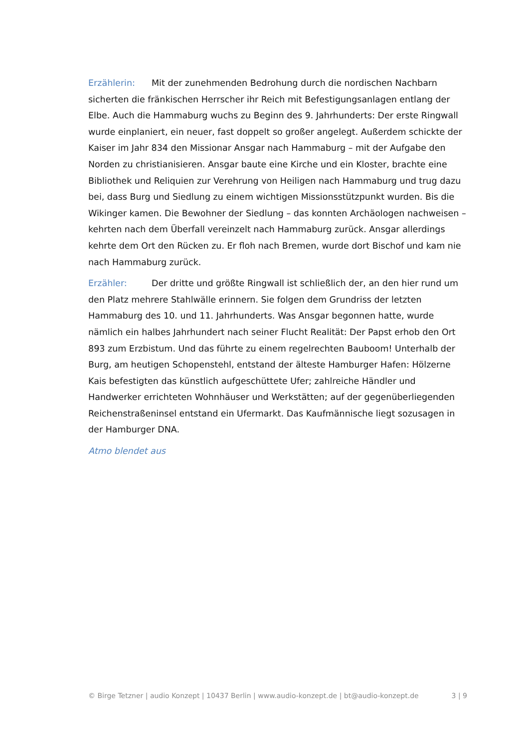Erzählerin: Mit der zunehmenden Bedrohung durch die nordischen Nachbarn sicherten die fränkischen Herrscher ihr Reich mit Befestigungsanlagen entlang der Elbe. Auch die Hammaburg wuchs zu Beginn des 9. Jahrhunderts: Der erste Ringwall wurde einplaniert, ein neuer, fast doppelt so großer angelegt. Außerdem schickte der Kaiser im Jahr 834 den Missionar Ansgar nach Hammaburg – mit der Aufgabe den Norden zu christianisieren. Ansgar baute eine Kirche und ein Kloster, brachte eine Bibliothek und Reliquien zur Verehrung von Heiligen nach Hammaburg und trug dazu bei, dass Burg und Siedlung zu einem wichtigen Missionsstützpunkt wurden. Bis die Wikinger kamen. Die Bewohner der Siedlung – das konnten Archäologen nachweisen – kehrten nach dem Überfall vereinzelt nach Hammaburg zurück. Ansgar allerdings kehrte dem Ort den Rücken zu. Er floh nach Bremen, wurde dort Bischof und kam nie nach Hammaburg zurück.
Erzähler: Der dritte und größte Ringwall ist schließlich der, an den hier rund um den Platz mehrere Stahlwälle erinnern. Sie folgen dem Grundriss der letzten Hammaburg des 10. und 11. Jahrhunderts. Was Ansgar begonnen hatte, wurde nämlich ein halbes Jahrhundert nach seiner Flucht Realität: Der Papst erhob den Ort 893 zum Erzbistum. Und das führte zu einem regelrechten Bauboom! Unterhalb der Burg, am heutigen Schopenstehl, entstand der älteste Hamburger Hafen: Hölzerne Kais befestigten das künstlich aufgeschüttete Ufer; zahlreiche Händler und Handwerker errichteten Wohnhäuser und Werkstätten; auf der gegenüberliegenden Reichenstraßeninsel entstand ein Ufermarkt. Das Kaufmännische liegt sozusagen in der Hamburger DNA.
Atmo blendet aus
© Birge Tetzner | audio Konzept | 10437 Berlin | www.audio-konzept.de | bt@audio-konzept.de 3 | 9